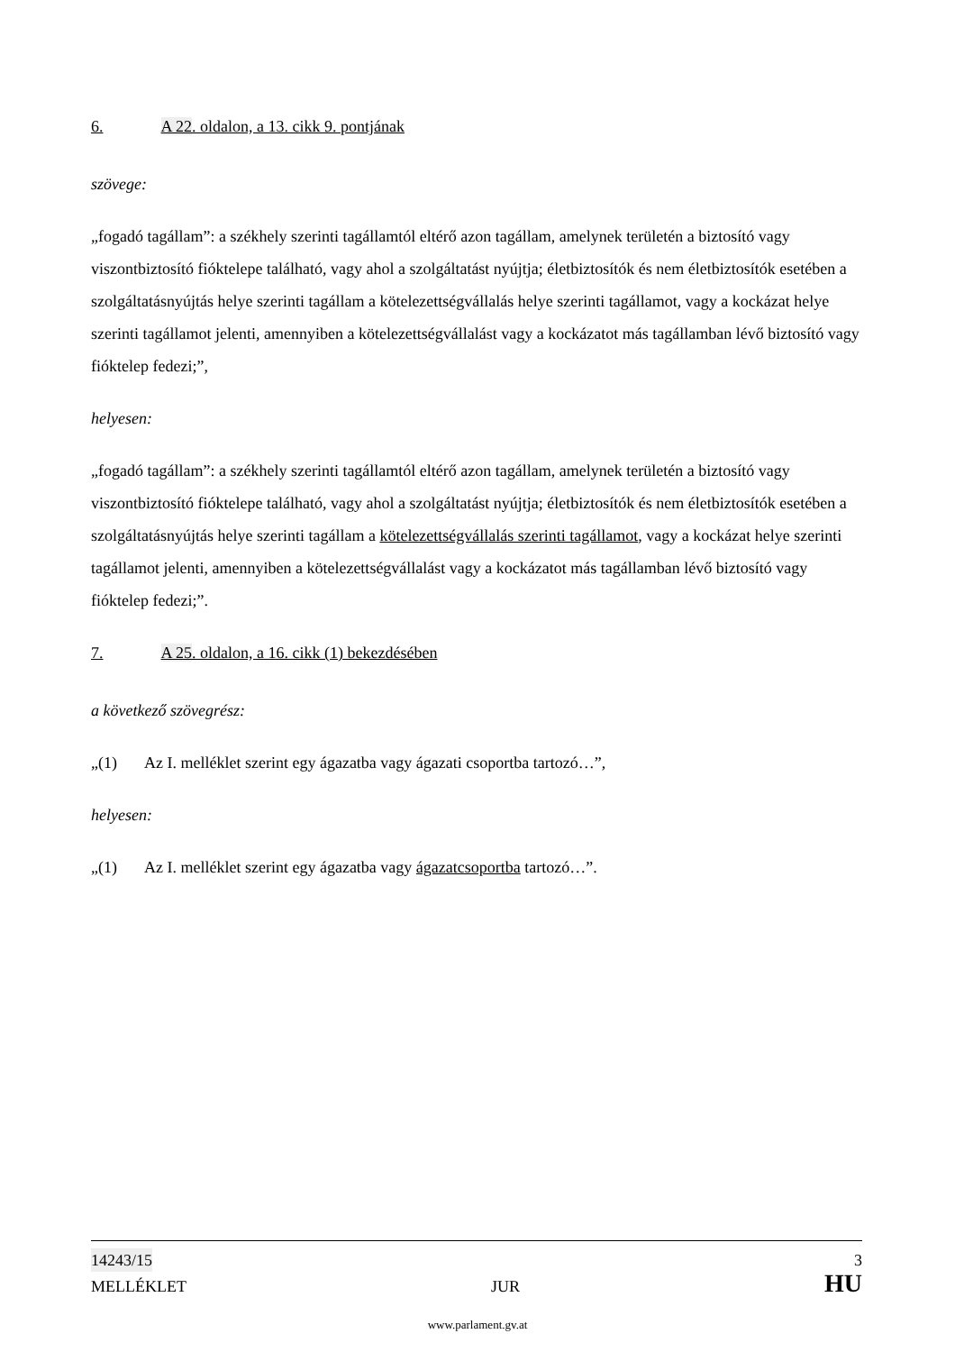6. A 22. oldalon, a 13. cikk 9. pontjának
szövege:
„fogadó tagállam”: a székhely szerinti tagállamtól eltérő azon tagállam, amelynek területén a biztosító vagy viszontbiztosító fióktelepe található, vagy ahol a szolgáltatást nyújtja; életbiztosítók és nem életbiztosítók esetében a szolgáltatásnyújtás helye szerinti tagállam a kötelezettségvállalás helye szerinti tagállamot, vagy a kockázat helye szerinti tagállamot jelenti, amennyiben a kötelezettségvállalást vagy a kockázatot más tagállamban lévő biztosító vagy fióktelep fedezi;”,
helyesen:
„fogadó tagállam”: a székhely szerinti tagállamtól eltérő azon tagállam, amelynek területén a biztosító vagy viszontbiztosító fióktelepe található, vagy ahol a szolgáltatást nyújtja; életbiztosítók és nem életbiztosítók esetében a szolgáltatásnyújtás helye szerinti tagállam a kötelezettségvállalás szerinti tagállamot, vagy a kockázat helye szerinti tagállamot jelenti, amennyiben a kötelezettségvállalást vagy a kockázatot más tagállamban lévő biztosító vagy fióktelep fedezi;”.
7. A 25. oldalon, a 16. cikk (1) bekezdésében
a következő szövegrész:
„(1) Az I. melléklet szerint egy ágazatba vagy ágazati csoportba tartozó…”,
helyesen:
„(1) Az I. melléklet szerint egy ágazatba vagy ágazatcsoportba tartozó…”.
14243/15 3
MELLÉKLET JUR HU
www.parlament.gv.at